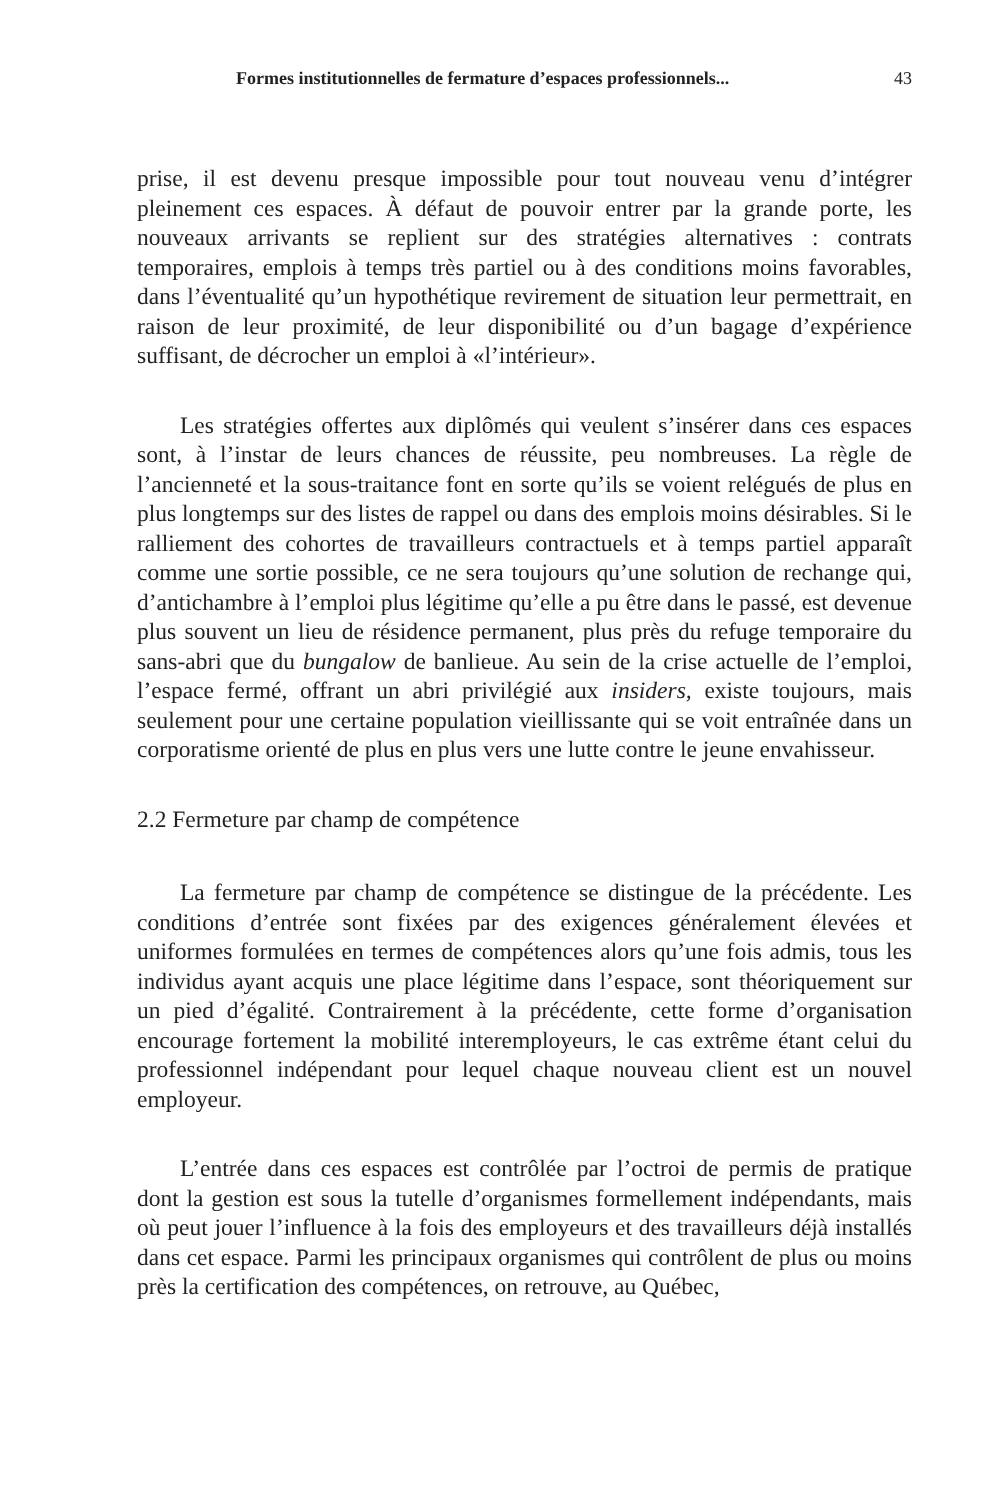Formes institutionnelles de fermature d’espaces professionnels... 43
prise, il est devenu presque impossible pour tout nouveau venu d’intégrer pleinement ces espaces. À défaut de pouvoir entrer par la grande porte, les nouveaux arrivants se replient sur des stratégies alternatives : contrats temporaires, emplois à temps très partiel ou à des conditions moins favorables, dans l’éventualité qu’un hypothétique revirement de situation leur permettrait, en raison de leur proximité, de leur disponibilité ou d’un bagage d’expérience suffisant, de décrocher un emploi à «l’intérieur».
Les stratégies offertes aux diplômés qui veulent s’insérer dans ces espaces sont, à l’instar de leurs chances de réussite, peu nombreuses. La règle de l’ancienneté et la sous-traitance font en sorte qu’ils se voient relégués de plus en plus longtemps sur des listes de rappel ou dans des emplois moins désirables. Si le ralliement des cohortes de travailleurs contractuels et à temps partiel apparaît comme une sortie possible, ce ne sera toujours qu’une solution de rechange qui, d’antichambre à l’emploi plus légitime qu’elle a pu être dans le passé, est devenue plus souvent un lieu de résidence permanent, plus près du refuge temporaire du sans-abri que du bungalow de banlieue. Au sein de la crise actuelle de l’emploi, l’espace fermé, offrant un abri privilégié aux insiders, existe toujours, mais seulement pour une certaine population vieillissante qui se voit entraînée dans un corporatisme orienté de plus en plus vers une lutte contre le jeune envahisseur.
2.2 Fermeture par champ de compétence
La fermeture par champ de compétence se distingue de la précédente. Les conditions d’entrée sont fixées par des exigences généralement élevées et uniformes formulées en termes de compétences alors qu’une fois admis, tous les individus ayant acquis une place légitime dans l’espace, sont théoriquement sur un pied d’égalité. Contrairement à la précédente, cette forme d’organisation encourage fortement la mobilité interemployeurs, le cas extrême étant celui du professionnel indépendant pour lequel chaque nouveau client est un nouvel employeur.
L’entrée dans ces espaces est contrôlée par l’octroi de permis de pratique dont la gestion est sous la tutelle d’organismes formellement indépendants, mais où peut jouer l’influence à la fois des employeurs et des travailleurs déjà installés dans cet espace. Parmi les principaux organismes qui contrôlent de plus ou moins près la certification des compétences, on retrouve, au Québec,